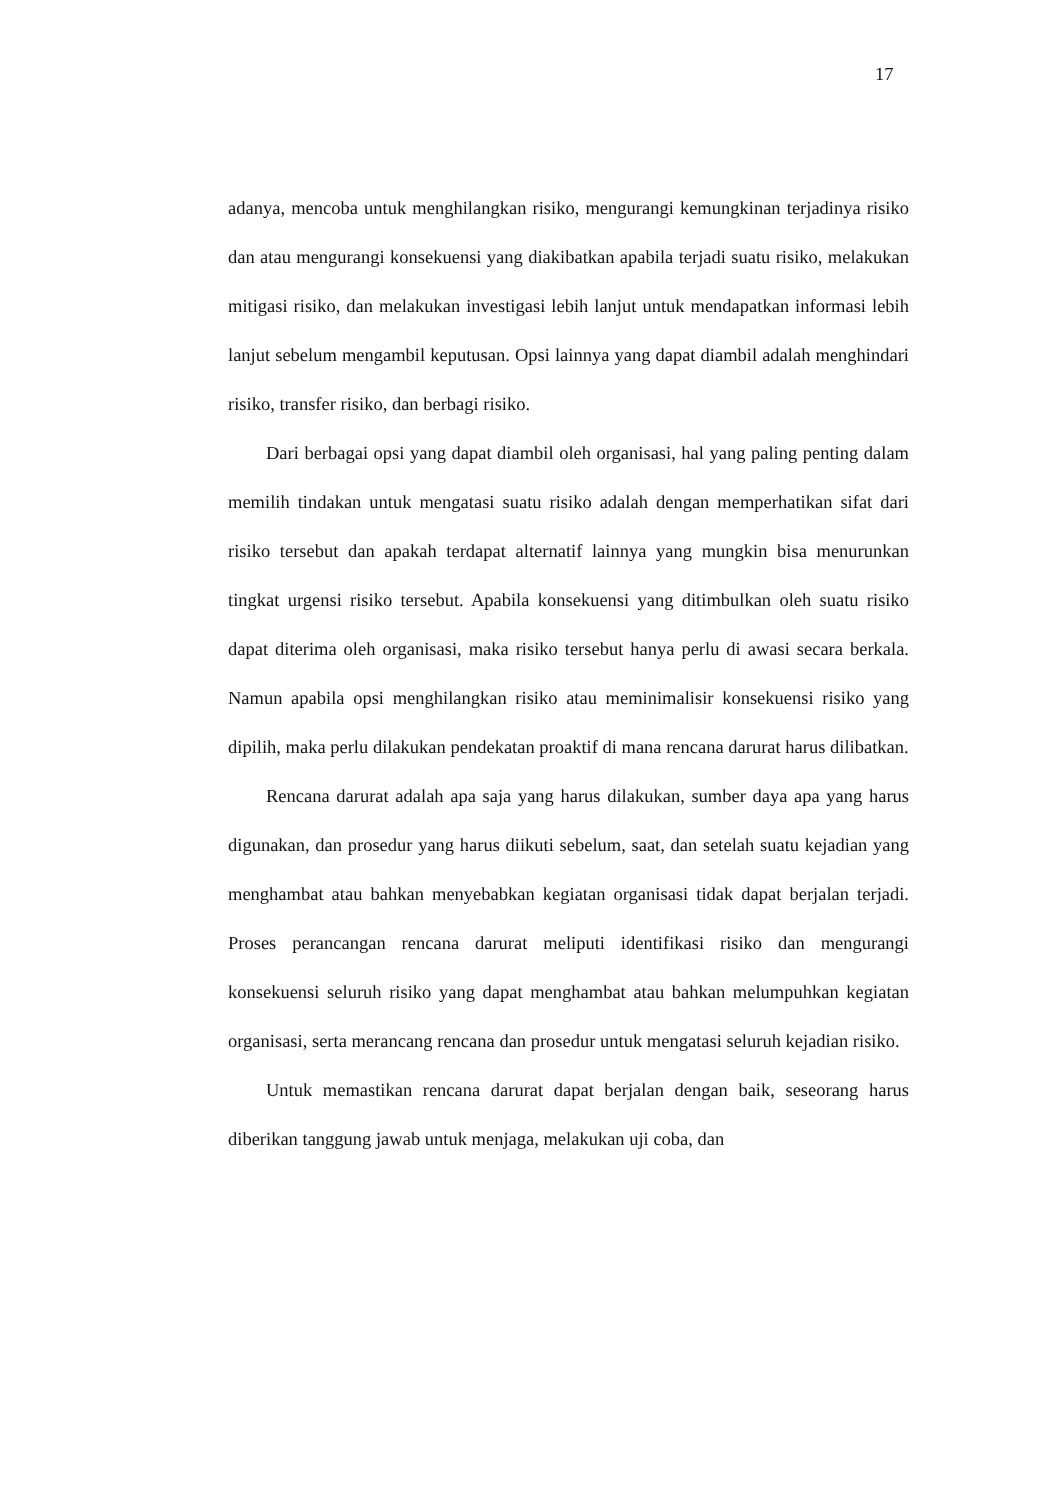17
adanya, mencoba untuk menghilangkan risiko, mengurangi kemungkinan terjadinya risiko dan atau mengurangi konsekuensi yang diakibatkan apabila terjadi suatu risiko, melakukan mitigasi risiko, dan melakukan investigasi lebih lanjut untuk mendapatkan informasi lebih lanjut sebelum mengambil keputusan. Opsi lainnya yang dapat diambil adalah menghindari risiko, transfer risiko, dan berbagi risiko.
Dari berbagai opsi yang dapat diambil oleh organisasi, hal yang paling penting dalam memilih tindakan untuk mengatasi suatu risiko adalah dengan memperhatikan sifat dari risiko tersebut dan apakah terdapat alternatif lainnya yang mungkin bisa menurunkan tingkat urgensi risiko tersebut. Apabila konsekuensi yang ditimbulkan oleh suatu risiko dapat diterima oleh organisasi, maka risiko tersebut hanya perlu di awasi secara berkala. Namun apabila opsi menghilangkan risiko atau meminimalisir konsekuensi risiko yang dipilih, maka perlu dilakukan pendekatan proaktif di mana rencana darurat harus dilibatkan.
Rencana darurat adalah apa saja yang harus dilakukan, sumber daya apa yang harus digunakan, dan prosedur yang harus diikuti sebelum, saat, dan setelah suatu kejadian yang menghambat atau bahkan menyebabkan kegiatan organisasi tidak dapat berjalan terjadi. Proses perancangan rencana darurat meliputi identifikasi risiko dan mengurangi konsekuensi seluruh risiko yang dapat menghambat atau bahkan melumpuhkan kegiatan organisasi, serta merancang rencana dan prosedur untuk mengatasi seluruh kejadian risiko.
Untuk memastikan rencana darurat dapat berjalan dengan baik, seseorang harus diberikan tanggung jawab untuk menjaga, melakukan uji coba, dan